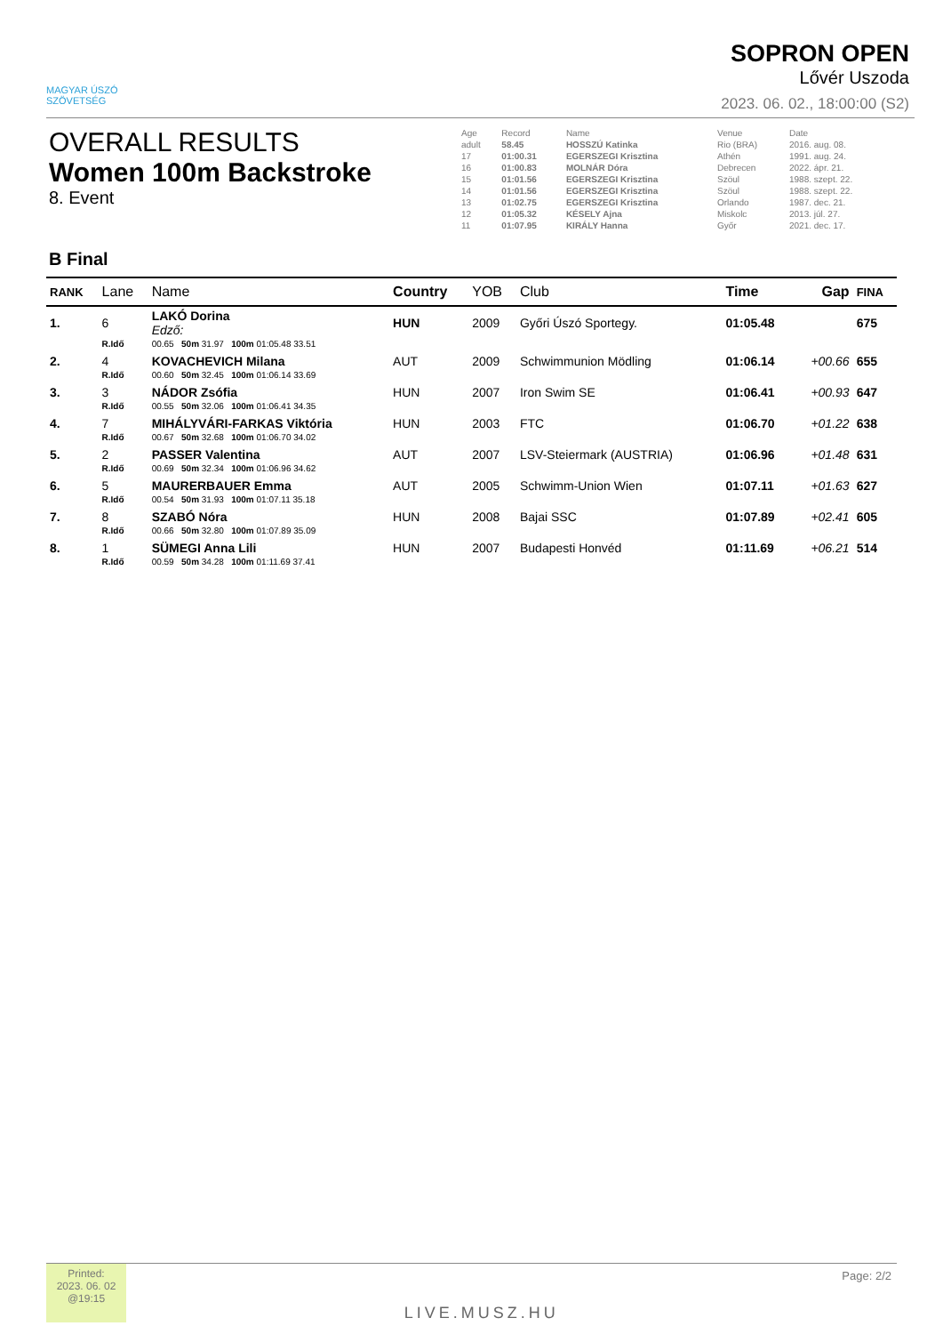MAGYAR ÚSZÓ
SZÖVETSÉG
SOPRON OPEN
Lővér Uszoda
2023. 06. 02., 18:00:00 (S2)
OVERALL RESULTS
Women 100m Backstroke
8. Event
| Age | Record | Name | Venue | Date |
| adult | 58.45 | HOSSZÚ Katinka | Rio (BRA) | 2016. aug. 08. |
| 17 | 01:00.31 | EGERSZEGI Krisztina | Athén | 1991. aug. 24. |
| 16 | 01:00.83 | MOLNÁR Dóra | Debrecen | 2022. ápr. 21. |
| 15 | 01:01.56 | EGERSZEGI Krisztina | Szöul | 1988. szept. 22. |
| 14 | 01:01.56 | EGERSZEGI Krisztina | Szöul | 1988. szept. 22. |
| 13 | 01:02.75 | EGERSZEGI Krisztina | Orlando | 1987. dec. 21. |
| 12 | 01:05.32 | KÉSELY Ajna | Miskolc | 2013. júl. 27. |
| 11 | 01:07.95 | KIRÁLY Hanna | Győr | 2021. dec. 17. |
B Final
| RANK | Lane | Name | Country | YOB | Club | Time | Gap | FINA |
| --- | --- | --- | --- | --- | --- | --- | --- | --- |
| 1. | 6 | LAKÓ Dorina Edző: | HUN | 2009 | Győri Úszó Sportegy. | 01:05.48 | | 675 |
| | R.Idő | 00.65 50m 31.97 100m 01:05.48 33.51 | | | | | | |
| 2. | 4 | KOVACHEVICH Milana | AUT | 2009 | Schwimmunion Mödling | 01:06.14 | +00.66 | 655 |
| | R.Idő | 00.60 50m 32.45 100m 01:06.14 33.69 | | | | | | |
| 3. | 3 | NÁDOR Zsófia | HUN | 2007 | Iron Swim SE | 01:06.41 | +00.93 | 647 |
| | R.Idő | 00.55 50m 32.06 100m 01:06.41 34.35 | | | | | | |
| 4. | 7 | MIHÁLYVÁRI-FARKAS Viktória | HUN | 2003 | FTC | 01:06.70 | +01.22 | 638 |
| | R.Idő | 00.67 50m 32.68 100m 01:06.70 34.02 | | | | | | |
| 5. | 2 | PASSER Valentina | AUT | 2007 | LSV-Steiermark (AUSTRIA) | 01:06.96 | +01.48 | 631 |
| | R.Idő | 00.69 50m 32.34 100m 01:06.96 34.62 | | | | | | |
| 6. | 5 | MAURERBAUER Emma | AUT | 2005 | Schwimm-Union Wien | 01:07.11 | +01.63 | 627 |
| | R.Idő | 00.54 50m 31.93 100m 01:07.11 35.18 | | | | | | |
| 7. | 8 | SZABÓ Nóra | HUN | 2008 | Bajai SSC | 01:07.89 | +02.41 | 605 |
| | R.Idő | 00.66 50m 32.80 100m 01:07.89 35.09 | | | | | | |
| 8. | 1 | SÜMEGI Anna Lili | HUN | 2007 | Budapesti Honvéd | 01:11.69 | +06.21 | 514 |
| | R.Idő | 00.59 50m 34.28 100m 01:11.69 37.41 | | | | | | |
Printed:
2023. 06. 02
@19:15
LIVE.MUSZ.HU
Page: 2/2